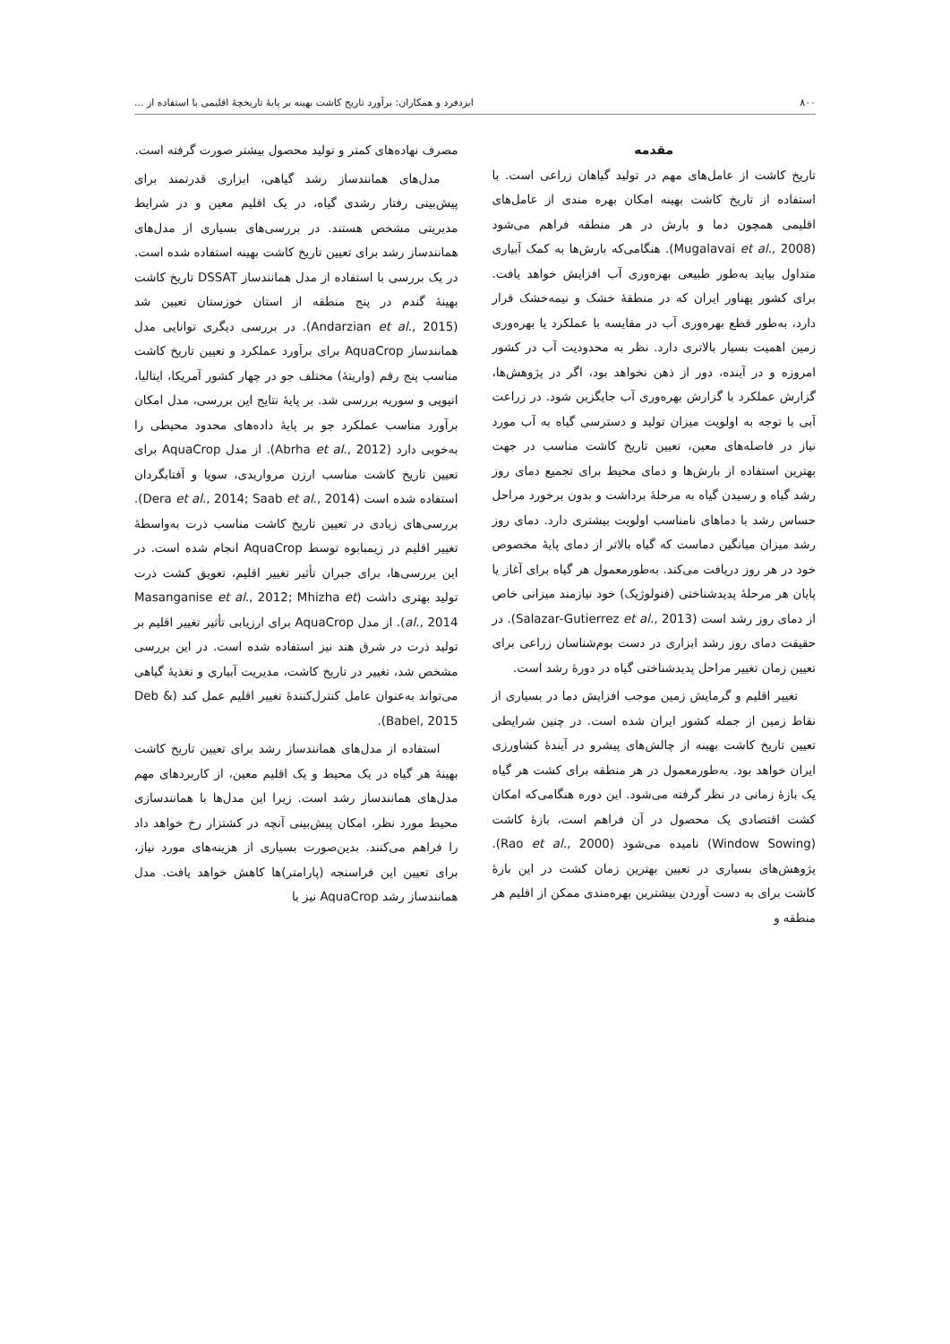۸۰۰ ایزدفرد و همکاران: برآورد تاریخ کاشت بهینه بر پایهٔ تاریخچهٔ اقلیمی با استفاده از ...
مقدمه
تاریخ کاشت از عامل‌های مهم در تولید گیاهان زراعی است. با استفاده از تاریخ کاشت بهینه امکان بهره مندی از عامل‌های اقلیمی همچون دما و بارش در هر منطقه فراهم می‌شود (Mugalavai et al., 2008). هنگامی‌که بارش‌ها به کمک آبیاری متداول بیاید به‌طور طبیعی بهره‌وری آب افزایش خواهد یافت. برای کشور پهناور ایران که در منطقهٔ خشک و نیمه‌خشک قرار دارد، به‌طور قطع بهره‌وری آب در مقایسه با عملکرد یا بهره‌وری زمین اهمیت بسیار بالاتری دارد. نظر به محدودیت آب در کشور امروزه و در آینده، دور از ذهن نخواهد بود، اگر در پژوهش‌ها، گزارش عملکرد با گزارش بهره‌وری آب جایگزین شود. در زراعت آبی با توجه به اولویت میزان تولید و دسترسی گیاه به آب مورد نیاز در فاصله‌های معین، تعیین تاریخ کاشت مناسب در جهت بهترین استفاده از بارش‌ها و دمای محیط برای تجمیع دمای روز رشد گیاه و رسیدن گیاه به مرحلهٔ برداشت و بدون برخورد مراحل حساس رشد با دماهای نامناسب اولویت بیشتری دارد. دمای روز رشد میزان میانگین دماست که گیاه بالاتر از دمای پایهٔ مخصوص خود در هر روز دریافت می‌کند. به‌طورمعمول هر گیاه برای آغاز یا پایان هر مرحلهٔ پدیدشناختی (فنولوژیک) خود نیازمند میزانی خاص از دمای روز رشد است (Salazar-Gutierrez et al., 2013). در حقیقت دمای روز رشد ابزاری در دست بوم‌شناسان زراعی برای تعیین زمان تغییر مراحل پدیدشناختی گیاه در دورهٔ رشد است.
تغییر اقلیم و گرمایش زمین موجب افزایش دما در بسیاری از نقاط زمین از جمله کشور ایران شده است. در چنین شرایطی تعیین تاریخ کاشت بهینه از چالش‌های پیشرو در آیندهٔ کشاورزی ایران خواهد بود. به‌طورمعمول در هر منطقه برای کشت هر گیاه یک بازهٔ زمانی در نظر گرفته می‌شود. این دوره هنگامی‌که امکان کشت اقتصادی یک محصول در آن فراهم است، بازهٔ کاشت (Window Sowing) نامیده می‌شود (Rao et al., 2000). پژوهش‌های بسیاری در تعیین بهترین زمان کشت در این بازهٔ کاشت برای به دست آوردن بیشترین بهره‌مندی ممکن از اقلیم هر منطقه و
مصرف نهاده‌های کمتر و تولید محصول بیشتر صورت گرفته است.
مدل‌های همانندساز رشد گیاهی، ابزاری قدرتمند برای پیش‌بینی رفتار رشدی گیاه، در یک اقلیم معین و در شرایط مدیریتی مشخص هستند. در بررسی‌های بسیاری از مدل‌های همانندساز رشد برای تعیین تاریخ کاشت بهینه استفاده شده است. در یک بررسی با استفاده از مدل همانندساز DSSAT تاریخ کاشت بهینهٔ گندم در پنج منطقه از استان خوزستان تعیین شد (Andarzian et al., 2015). در بررسی دیگری توانایی مدل همانندساز AquaCrop برای برآورد عملکرد و تعیین تاریخ کاشت مناسب پنج رقم (واریتهٔ) مختلف جو در چهار کشور آمریکا، ایتالیا، اتیوپی و سوریه بررسی شد. بر پایهٔ نتایج این بررسی، مدل امکان برآورد مناسب عملکرد جو بر پایهٔ داده‌های محدود محیطی را به‌خوبی دارد (Abrha et al., 2012). از مدل AquaCrop برای تعیین تاریخ کاشت مناسب ارزن مرواریدی، سویا و آفتابگردان استفاده شده است (Dera et al., 2014; Saab et al., 2014). بررسی‌های زیادی در تعیین تاریخ کاشت مناسب ذرت به‌واسطهٔ تغییر اقلیم در زیمبابوه توسط AquaCrop انجام شده است. در این بررسی‌ها، برای جبران تأثیر تغییر اقلیم، تعویق کشت ذرت تولید بهتری داشت (Masanganise et al., 2012; Mhizha et al., 2014). از مدل AquaCrop برای ارزیابی تأثیر تغییر اقلیم بر تولید ذرت در شرق هند نیز استفاده شده است. در این بررسی مشخص شد، تغییر در تاریخ کاشت، مدیریت آبیاری و تغذیهٔ گیاهی می‌تواند به‌عنوان عامل کنترل‌کنندهٔ تغییر اقلیم عمل کند (Deb & Babel, 2015).
استفاده از مدل‌های همانندساز رشد برای تعیین تاریخ کاشت بهینهٔ هر گیاه در یک محیط و یک اقلیم معین، از کاربردهای مهم مدل‌های همانندساز رشد است. زیرا این مدل‌ها با همانندسازی محیط مورد نظر، امکان پیش‌بینی آنچه در کشتزار رخ خواهد داد را فراهم می‌کنند. بدین‌صورت بسیاری از هزینه‌های مورد نیاز، برای تعیین این فراسنجه (پارامتر)ها کاهش خواهد یافت. مدل همانندساز رشد AquaCrop نیز با